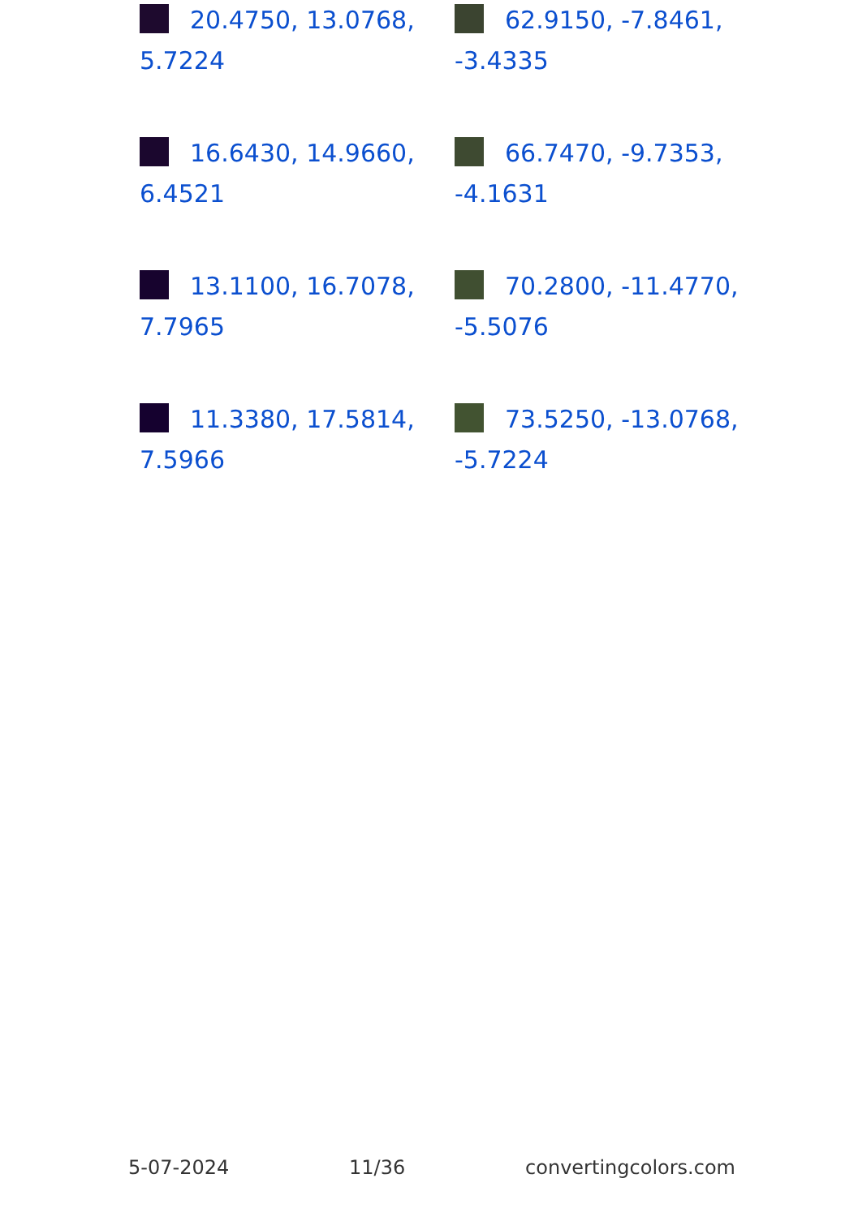20.4750, 13.0768, 5.7224
62.9150, -7.8461, -3.4335
16.6430, 14.9660, 6.4521
66.7470, -9.7353, -4.1631
13.1100, 16.7078, 7.7965
70.2800, -11.4770, -5.5076
11.3380, 17.5814, 7.5966
73.5250, -13.0768, -5.7224
5-07-2024 11/36 convertingcolors.com